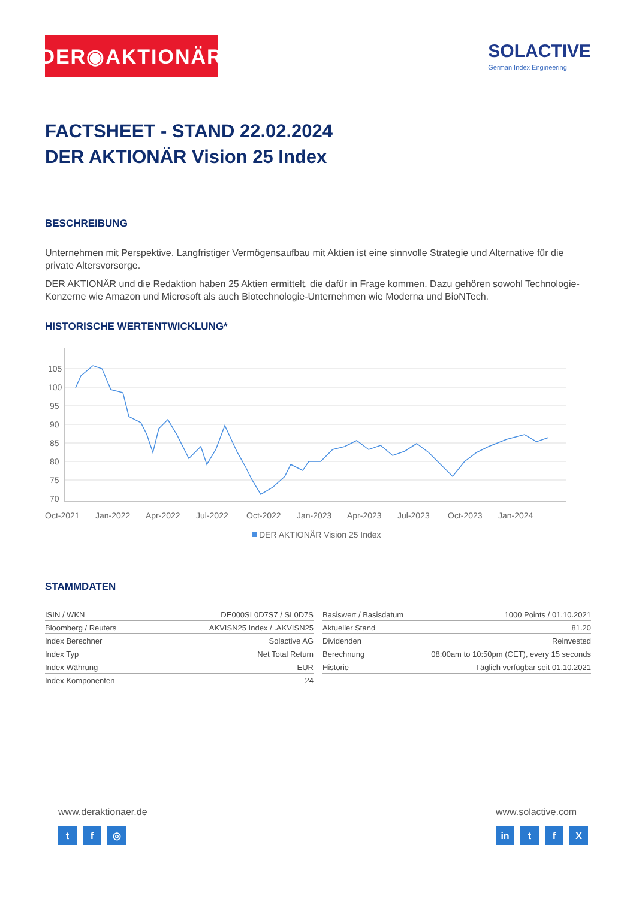DER◉AKTIONÄR
SOLACTIVE
German Index Engineering
FACTSHEET - STAND 22.02.2024
DER AKTIONÄR Vision 25 Index
BESCHREIBUNG
Unternehmen mit Perspektive. Langfristiger Vermögensaufbau mit Aktien ist eine sinnvolle Strategie und Alternative für die private Altersvorsorge.
DER AKTIONÄR und die Redaktion haben 25 Aktien ermittelt, die dafür in Frage kommen. Dazu gehören sowohl Technologie-Konzerne wie Amazon und Microsoft als auch Biotechnologie-Unternehmen wie Moderna und BioNTech.
HISTORISCHE WERTENTWICKLUNG*
105
100
95
90
85
80
75
70
Oct-2021
Jan-2022
Apr-2022
Jul-2022
Oct-2022
Jan-2023
Apr-2023
Jul-2023
Oct-2023
Jan-2024
DER AKTIONÄR Vision 25 Index
STAMMDATEN
| ISIN / WKN | DE000SL0D7S7 / SL0D7S |
| Bloomberg / Reuters | AKVISN25 Index / .AKVISN25 |
| Index Berechner | Solactive AG |
| Index Typ | Net Total Return |
| Index Währung | EUR |
| Index Komponenten | 24 |
| Basiswert / Basisdatum | 1000 Points / 01.10.2021 |
| Aktueller Stand | 81.20 |
| Dividenden | Reinvested |
| Berechnung | 08:00am to 10:50pm (CET), every 15 seconds |
| Historie | Täglich verfügbar seit 01.10.2021 |
www.deraktionaer.de
t f ◎
www.solactive.com
in t f X